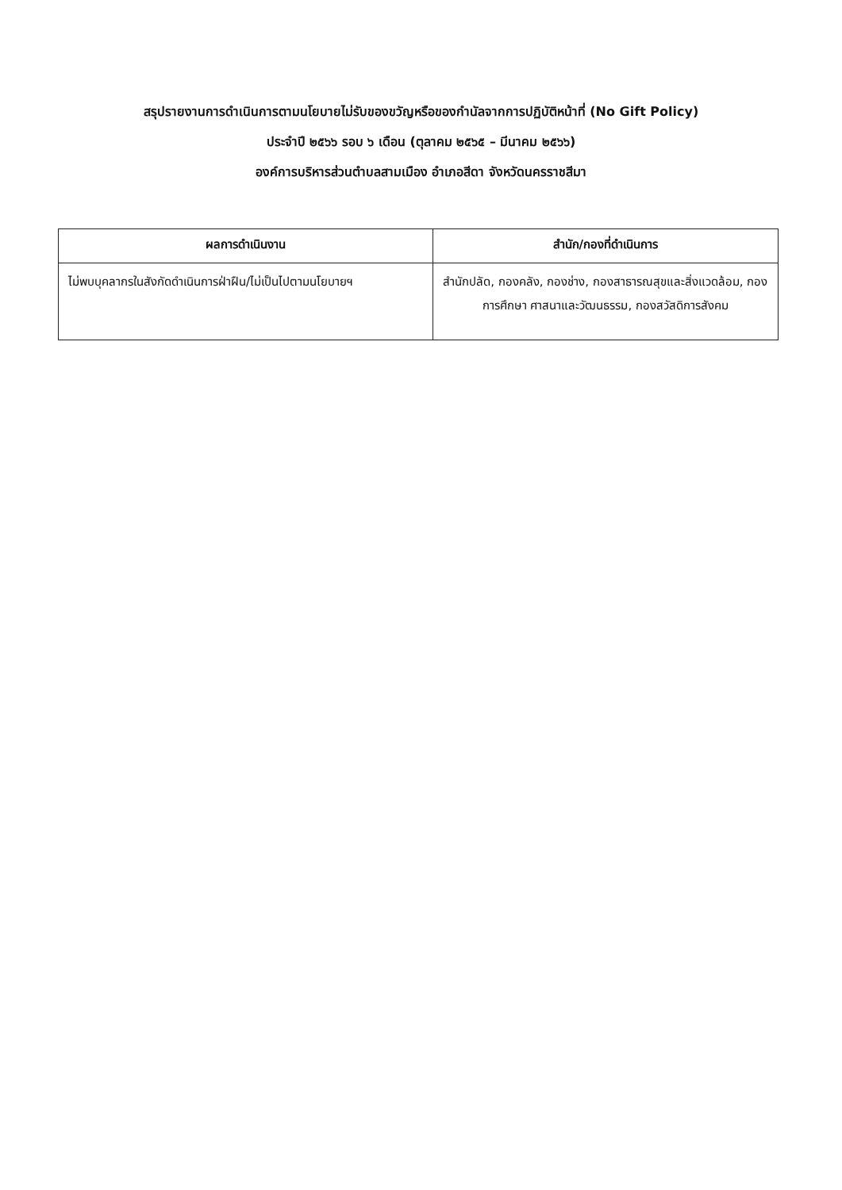สรุปรายงานการดำเนินการตามนโยบายไม่รับของขวัญหรือของกำนัลจากการปฏิบัติหน้าที่ (No Gift Policy)
ประจำปี ๒๕๖๖ รอบ ๖ เดือน (ตุลาคม ๒๕๖๕ – มีนาคม ๒๕๖๖)
องค์การบริหารส่วนตำบลสามเมือง อำเภอสีดา จังหวัดนครราชสีมา
| ผลการดำเนินงาน | สำนัก/กองที่ดำเนินการ |
| --- | --- |
| ไม่พบบุคลากรในสังกัดดำเนินการฝ่าฝืน/ไม่เป็นไปตามนโยบายฯ | สำนักปลัด, กองคลัง, กองช่าง, กองสาธารณสุขและสิ่งแวดล้อม, กองการศึกษา ศาสนาและวัฒนธรรม, กองสวัสดิการสังคม |